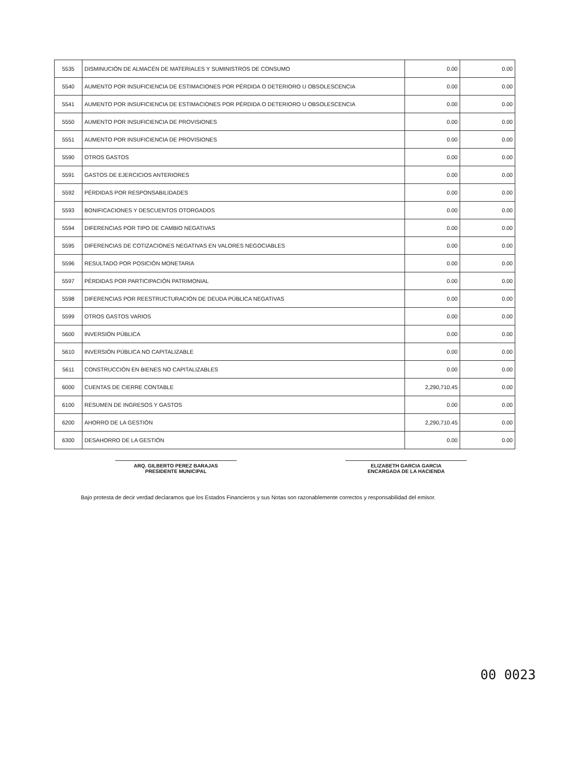| 5535 | DISMINUCIÓN DE ALMACÉN DE MATERIALES Y SUMINISTROS DE CONSUMO | 0.00 | 0.00 |
| 5540 | AUMENTO POR INSUFICIENCIA DE ESTIMACIONES POR PÉRDIDA O DETERIORO U OBSOLESCENCIA | 0.00 | 0.00 |
| 5541 | AUMENTO POR INSUFICIENCIA DE ESTIMACIONES POR PÉRDIDA O DETERIORO U OBSOLESCENCIA | 0.00 | 0.00 |
| 5550 | AUMENTO POR INSUFICIENCIA DE PROVISIONES | 0.00 | 0.00 |
| 5551 | AUMENTO POR INSUFICIENCIA DE PROVISIONES | 0.00 | 0.00 |
| 5590 | OTROS GASTOS | 0.00 | 0.00 |
| 5591 | GASTOS DE EJERCICIOS ANTERIORES | 0.00 | 0.00 |
| 5592 | PÉRDIDAS POR RESPONSABILIDADES | 0.00 | 0.00 |
| 5593 | BONIFICACIONES Y DESCUENTOS OTORGADOS | 0.00 | 0.00 |
| 5594 | DIFERENCIAS POR TIPO DE CAMBIO NEGATIVAS | 0.00 | 0.00 |
| 5595 | DIFERENCIAS DE COTIZACIONES NEGATIVAS EN VALORES NEGOCIABLES | 0.00 | 0.00 |
| 5596 | RESULTADO POR POSICIÓN MONETARIA | 0.00 | 0.00 |
| 5597 | PÉRDIDAS POR PARTICIPACIÓN PATRIMONIAL | 0.00 | 0.00 |
| 5598 | DIFERENCIAS POR REESTRUCTURACIÓN DE DEUDA PÚBLICA NEGATIVAS | 0.00 | 0.00 |
| 5599 | OTROS GASTOS VARIOS | 0.00 | 0.00 |
| 5600 | INVERSIÓN PÚBLICA | 0.00 | 0.00 |
| 5610 | INVERSIÓN PÚBLICA NO CAPITALIZABLE | 0.00 | 0.00 |
| 5611 | CONSTRUCCIÓN EN BIENES NO CAPITALIZABLES | 0.00 | 0.00 |
| 6000 | CUENTAS DE CIERRE CONTABLE | 2,290,710.45 | 0.00 |
| 6100 | RESUMEN DE INGRESOS Y GASTOS | 0.00 | 0.00 |
| 6200 | AHORRO DE LA GESTIÓN | 2,290,710.45 | 0.00 |
| 6300 | DESAHORRO DE LA GESTIÓN | 0.00 | 0.00 |
ARQ. GILBERTO PEREZ BARAJAS
PRESIDENTE MUNICIPAL
ELIZABETH GARCIA GARCIA
ENCARGADA DE LA HACIENDA
Bajo protesta de decir verdad declaramos que los Estados Financieros y sus Notas son razonablemente correctos y responsabilidad del emisor.
00 0023